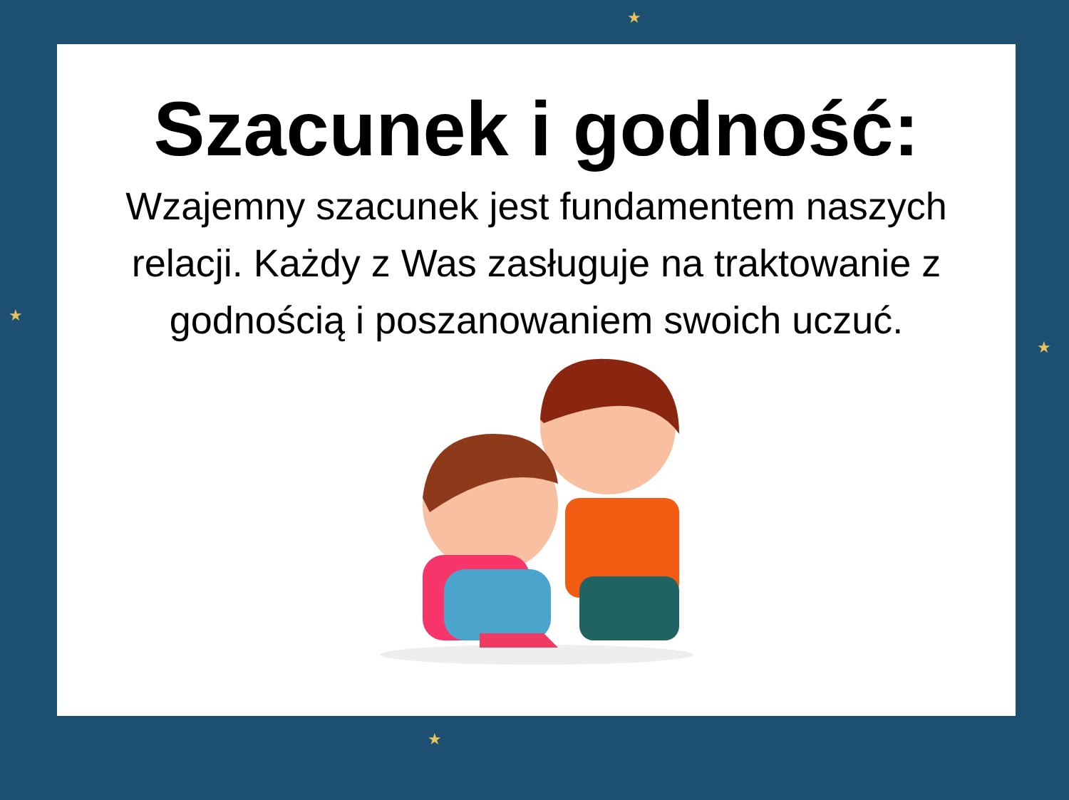★
★
★
★
Szacunek i godność:
Wzajemny szacunek jest fundamentem naszych relacji. Każdy z Was zasługuje na traktowanie z godnością i poszanowaniem swoich uczuć.